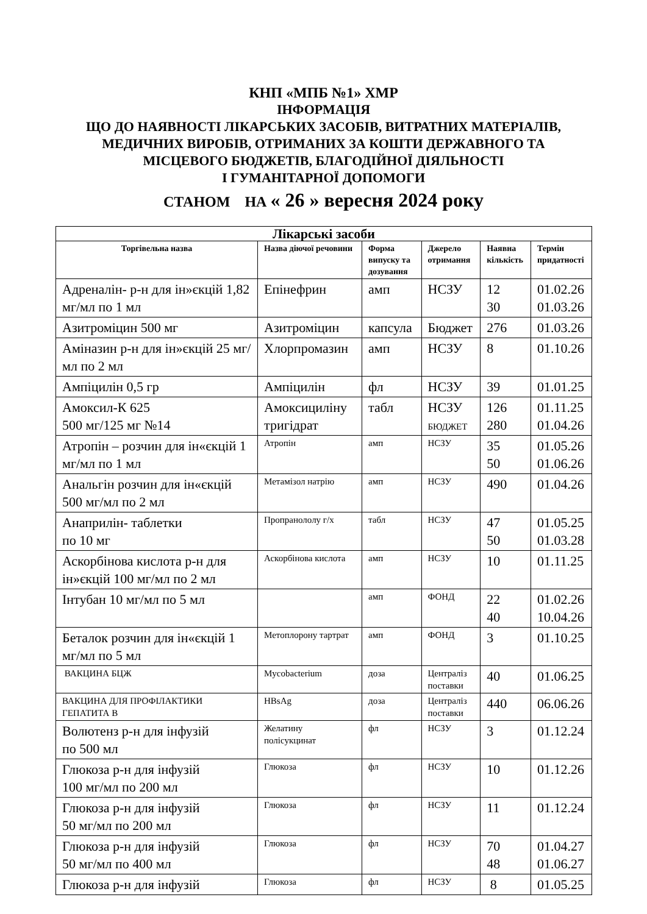КНП «МПБ №1» ХМР
ІНФОРМАЦІЯ
ЩО ДО НАЯВНОСТІ ЛІКАРСЬКИХ ЗАСОБІВ, ВИТРАТНИХ МАТЕРІАЛІВ,
МЕДИЧНИХ ВИРОБІВ, ОТРИМАНИХ ЗА КОШТИ ДЕРЖАВНОГО ТА
МІСЦЕВОГО БЮДЖЕТІВ, БЛАГОДІЙНОЇ ДІЯЛЬНОСТІ
І ГУМАНІТАРНОЇ ДОПОМОГИ
СТАНОМ НА « 26 » вересня 2024 року
| Лікарські засоби | | | | | |
| --- | --- | --- | --- | --- | --- |
| Торгівельна назва | Назва діючої речовини | Форма випуску та дозування | Джерело отримання | Наявна кількість | Термін придатності |
| Адреналін- р-н для ін»єкцій 1,82 мг/мл по 1 мл | Епінефрин | амп | НСЗУ | 12 30 | 01.02.26 01.03.26 |
| Азитроміцин 500 мг | Азитроміцин | капсула | Бюджет | 276 | 01.03.26 |
| Аміназин р-н для ін»єкцій 25 мг/мл по 2 мл | Хлорпромазин | амп | НСЗУ | 8 | 01.10.26 |
| Ампіцилін 0,5 гр | Ампіцилін | фл | НСЗУ | 39 | 01.01.25 |
| Амоксил-К 625 500 мг/125 мг №14 | Амоксициліну тригідрат | табл | НСЗУ БЮДЖЕТ | 126 280 | 01.11.25 01.04.26 |
| Атропін – розчин для ін«єкцій 1 мг/мл по 1 мл | Атропін | амп | НСЗУ | 35 50 | 01.05.26 01.06.26 |
| Анальгін розчин для ін«єкцій 500 мг/мл по 2 мл | Метамізол натрію | амп | НСЗУ | 490 | 01.04.26 |
| Анаприлін- таблетки по 10 мг | Пропранололу г/х | табл | НСЗУ | 47 50 | 01.05.25 01.03.28 |
| Аскорбінова кислота р-н для ін»єкцій 100 мг/мл по 2 мл | Аскорбінова кислота | амп | НСЗУ | 10 | 01.11.25 |
| Інтубан 10 мг/мл по 5 мл | | амп | ФОНД | 22 40 | 01.02.26 10.04.26 |
| Беталок розчин для ін«єкцій 1 мг/мл по 5 мл | Метоплорону тартрат | амп | ФОНД | 3 | 01.10.25 |
| ВАКЦИНА БЦЖ | Mycobacterium | доза | Централіз поставки | 40 | 01.06.25 |
| ВАКЦИНА ДЛЯ ПРОФІЛАКТИКИ ГЕПАТИТА В | HBsAg | доза | Централіз поставки | 440 | 06.06.26 |
| Волютенз р-н для інфузій по 500 мл | Желатину полісукцинат | фл | НСЗУ | 3 | 01.12.24 |
| Глюкоза р-н для інфузій 100 мг/мл по 200 мл | Глюкоза | фл | НСЗУ | 10 | 01.12.26 |
| Глюкоза р-н для інфузій 50 мг/мл по 200 мл | Глюкоза | фл | НСЗУ | 11 | 01.12.24 |
| Глюкоза р-н для інфузій 50 мг/мл по 400 мл | Глюкоза | фл | НСЗУ | 70 48 | 01.04.27 01.06.27 |
| Глюкоза р-н для інфузій | Глюкоза | фл | НСЗУ | 8 | 01.05.25 |